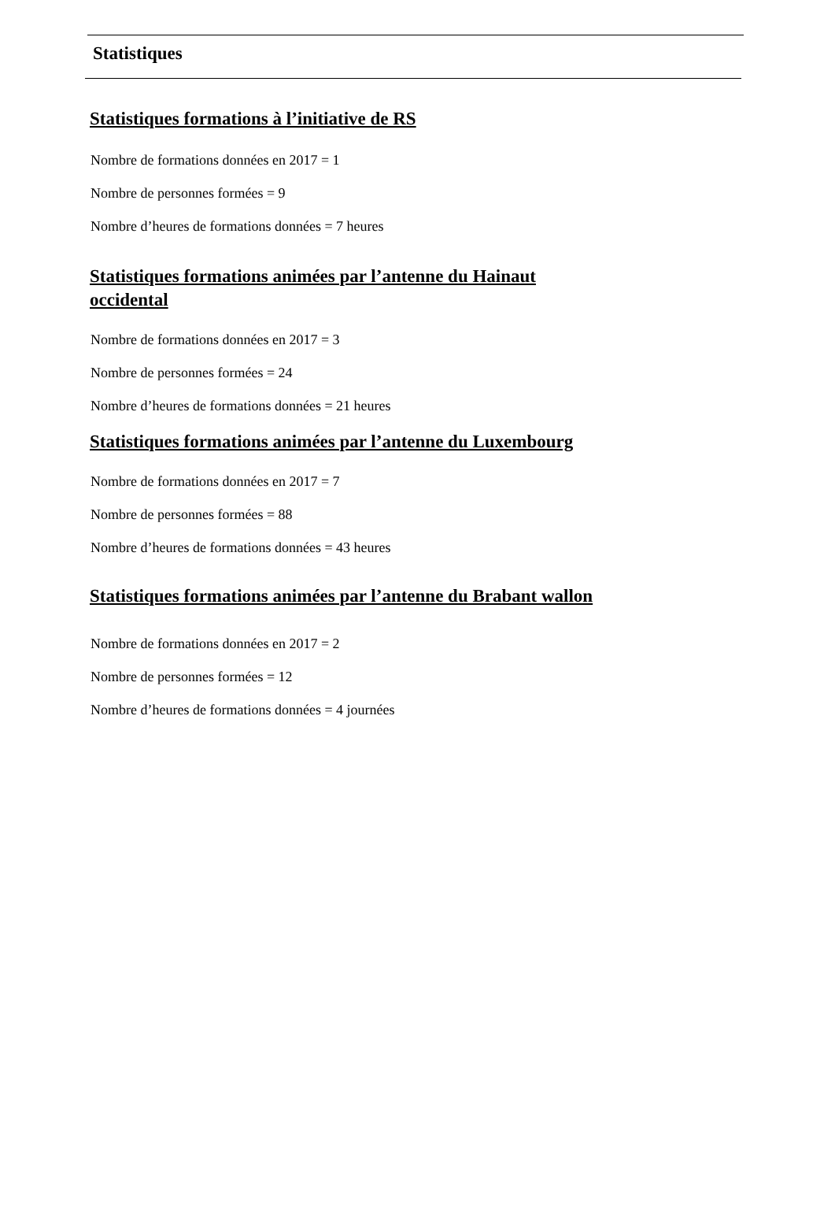Statistiques
Statistiques formations à l’initiative de RS
Nombre de formations données en 2017 = 1
Nombre de personnes formées = 9
Nombre d’heures de formations données = 7 heures
Statistiques formations animées par l’antenne du Hainaut
occidental
Nombre de formations données en 2017 = 3
Nombre de personnes formées = 24
Nombre d’heures de formations données = 21 heures
Statistiques formations animées par l’antenne du Luxembourg
Nombre de formations données en 2017 = 7
Nombre de personnes formées = 88
Nombre d’heures de formations données = 43 heures
Statistiques formations animées par l’antenne du Brabant wallon
Nombre de formations données en 2017 = 2
Nombre de personnes formées = 12
Nombre d’heures de formations données = 4 journées